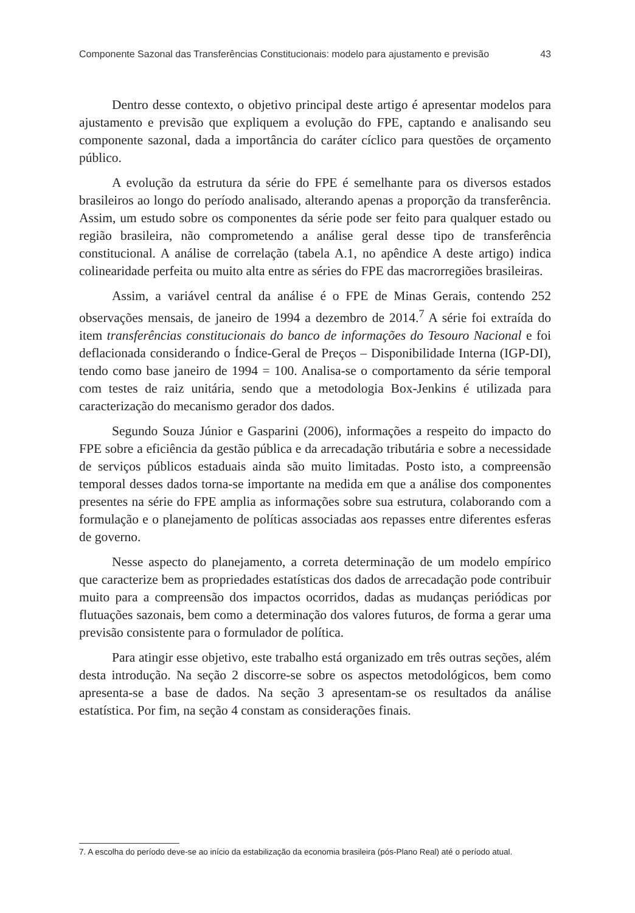Componente Sazonal das Transferências Constitucionais: modelo para ajustamento e previsão 43
Dentro desse contexto, o objetivo principal deste artigo é apresentar modelos para ajustamento e previsão que expliquem a evolução do FPE, captando e analisando seu componente sazonal, dada a importância do caráter cíclico para questões de orçamento público.
A evolução da estrutura da série do FPE é semelhante para os diversos estados brasileiros ao longo do período analisado, alterando apenas a proporção da transferência. Assim, um estudo sobre os componentes da série pode ser feito para qualquer estado ou região brasileira, não comprometendo a análise geral desse tipo de transferência constitucional. A análise de correlação (tabela A.1, no apêndice A deste artigo) indica colinearidade perfeita ou muito alta entre as séries do FPE das macrorregiões brasileiras.
Assim, a variável central da análise é o FPE de Minas Gerais, contendo 252 observações mensais, de janeiro de 1994 a dezembro de 2014.<sup>7</sup> A série foi extraída do item transferências constitucionais do banco de informações do Tesouro Nacional e foi deflacionada considerando o Índice-Geral de Preços – Disponibilidade Interna (IGP-DI), tendo como base janeiro de 1994 = 100. Analisa-se o comportamento da série temporal com testes de raiz unitária, sendo que a metodologia Box-Jenkins é utilizada para caracterização do mecanismo gerador dos dados.
Segundo Souza Júnior e Gasparini (2006), informações a respeito do impacto do FPE sobre a eficiência da gestão pública e da arrecadação tributária e sobre a necessidade de serviços públicos estaduais ainda são muito limitadas. Posto isto, a compreensão temporal desses dados torna-se importante na medida em que a análise dos componentes presentes na série do FPE amplia as informações sobre sua estrutura, colaborando com a formulação e o planejamento de políticas associadas aos repasses entre diferentes esferas de governo.
Nesse aspecto do planejamento, a correta determinação de um modelo empírico que caracterize bem as propriedades estatísticas dos dados de arrecadação pode contribuir muito para a compreensão dos impactos ocorridos, dadas as mudanças periódicas por flutuações sazonais, bem como a determinação dos valores futuros, de forma a gerar uma previsão consistente para o formulador de política.
Para atingir esse objetivo, este trabalho está organizado em três outras seções, além desta introdução. Na seção 2 discorre-se sobre os aspectos metodológicos, bem como apresenta-se a base de dados. Na seção 3 apresentam-se os resultados da análise estatística. Por fim, na seção 4 constam as considerações finais.
7. A escolha do período deve-se ao início da estabilização da economia brasileira (pós-Plano Real) até o período atual.